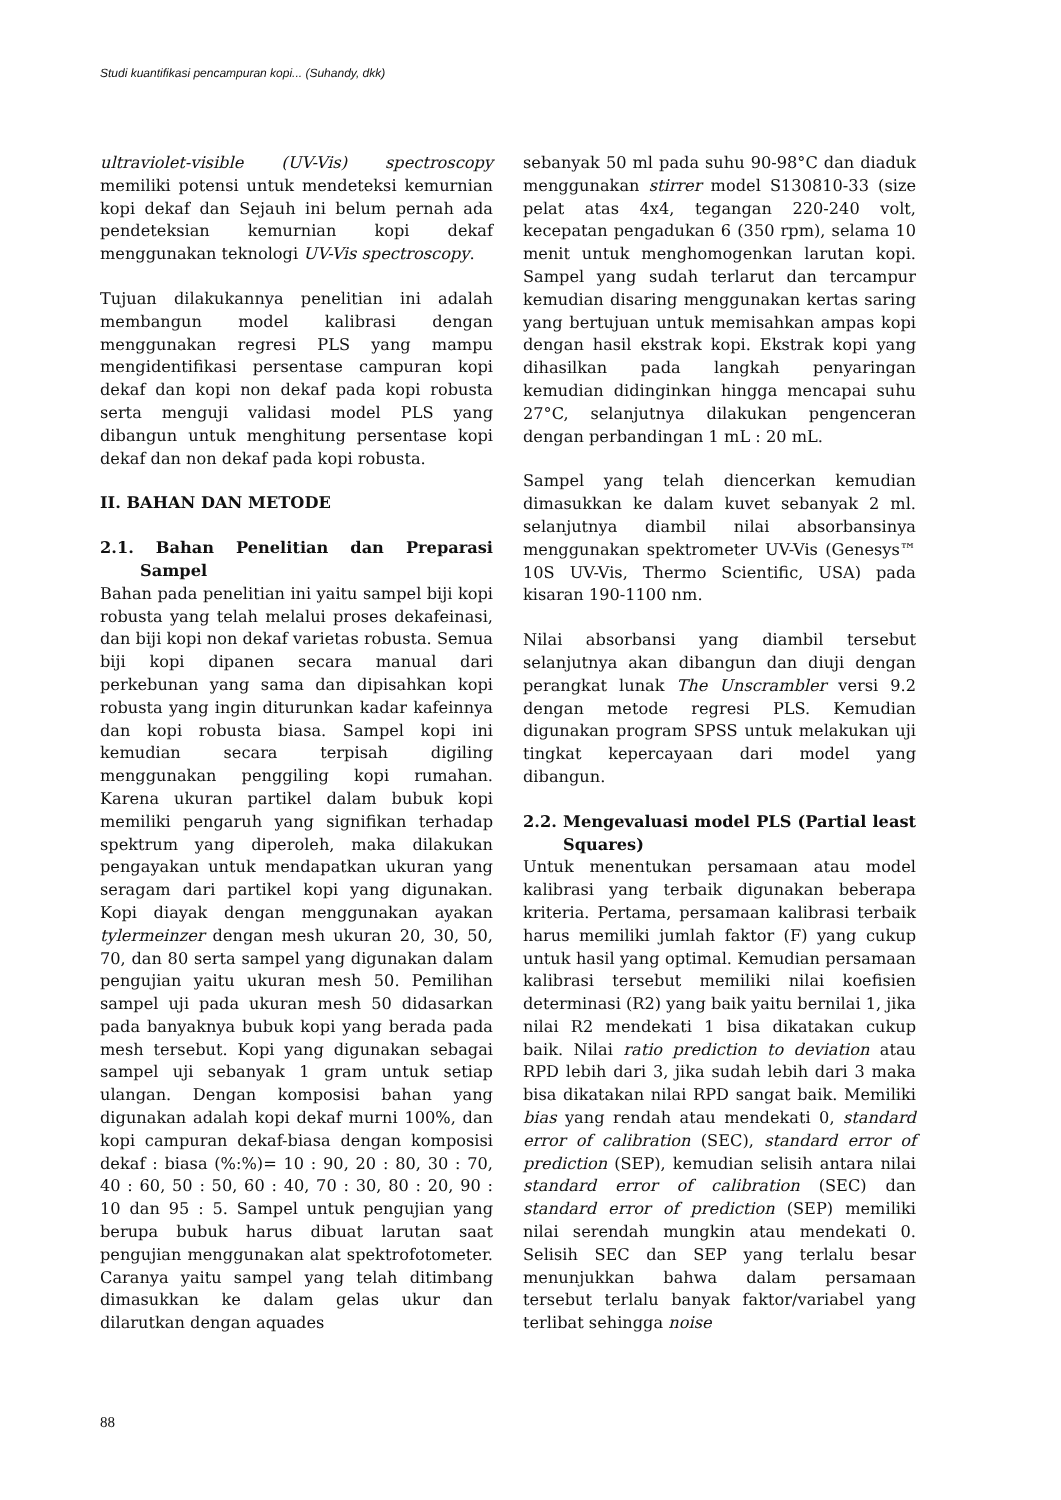Studi kuantifikasi pencampuran kopi... (Suhandy, dkk)
ultraviolet-visible (UV-Vis) spectroscopy memiliki potensi untuk mendeteksi kemurnian kopi dekaf dan Sejauh ini belum pernah ada pendeteksian kemurnian kopi dekaf menggunakan teknologi UV-Vis spectroscopy.
Tujuan dilakukannya penelitian ini adalah membangun model kalibrasi dengan menggunakan regresi PLS yang mampu mengidentifikasi persentase campuran kopi dekaf dan kopi non dekaf pada kopi robusta serta menguji validasi model PLS yang dibangun untuk menghitung persentase kopi dekaf dan non dekaf pada kopi robusta.
II. BAHAN DAN METODE
2.1. Bahan Penelitian dan Preparasi Sampel
Bahan pada penelitian ini yaitu sampel biji kopi robusta yang telah melalui proses dekafeinasi, dan biji kopi non dekaf varietas robusta. Semua biji kopi dipanen secara manual dari perkebunan yang sama dan dipisahkan kopi robusta yang ingin diturunkan kadar kafeinnya dan kopi robusta biasa. Sampel kopi ini kemudian secara terpisah digiling menggunakan penggiling kopi rumahan. Karena ukuran partikel dalam bubuk kopi memiliki pengaruh yang signifikan terhadap spektrum yang diperoleh, maka dilakukan pengayakan untuk mendapatkan ukuran yang seragam dari partikel kopi yang digunakan. Kopi diayak dengan menggunakan ayakan tylermeinzer dengan mesh ukuran 20, 30, 50, 70, dan 80 serta sampel yang digunakan dalam pengujian yaitu ukuran mesh 50. Pemilihan sampel uji pada ukuran mesh 50 didasarkan pada banyaknya bubuk kopi yang berada pada mesh tersebut. Kopi yang digunakan sebagai sampel uji sebanyak 1 gram untuk setiap ulangan. Dengan komposisi bahan yang digunakan adalah kopi dekaf murni 100%, dan kopi campuran dekaf-biasa dengan komposisi dekaf : biasa (%:%)= 10 : 90, 20 : 80, 30 : 70, 40 : 60, 50 : 50, 60 : 40, 70 : 30, 80 : 20, 90 : 10 dan 95 : 5. Sampel untuk pengujian yang berupa bubuk harus dibuat larutan saat pengujian menggunakan alat spektrofotometer. Caranya yaitu sampel yang telah ditimbang dimasukkan ke dalam gelas ukur dan dilarutkan dengan aquades
sebanyak 50 ml pada suhu 90-98°C dan diaduk menggunakan stirrer model S130810-33 (size pelat atas 4x4, tegangan 220-240 volt, kecepatan pengadukan 6 (350 rpm), selama 10 menit untuk menghomogenkan larutan kopi. Sampel yang sudah terlarut dan tercampur kemudian disaring menggunakan kertas saring yang bertujuan untuk memisahkan ampas kopi dengan hasil ekstrak kopi. Ekstrak kopi yang dihasilkan pada langkah penyaringan kemudian didinginkan hingga mencapai suhu 27°C, selanjutnya dilakukan pengenceran dengan perbandingan 1 mL : 20 mL.
Sampel yang telah diencerkan kemudian dimasukkan ke dalam kuvet sebanyak 2 ml. selanjutnya diambil nilai absorbansinya menggunakan spektrometer UV-Vis (Genesys™ 10S UV-Vis, Thermo Scientific, USA) pada kisaran 190-1100 nm.
Nilai absorbansi yang diambil tersebut selanjutnya akan dibangun dan diuji dengan perangkat lunak The Unscrambler versi 9.2 dengan metode regresi PLS. Kemudian digunakan program SPSS untuk melakukan uji tingkat kepercayaan dari model yang dibangun.
2.2. Mengevaluasi model PLS (Partial least Squares)
Untuk menentukan persamaan atau model kalibrasi yang terbaik digunakan beberapa kriteria. Pertama, persamaan kalibrasi terbaik harus memiliki jumlah faktor (F) yang cukup untuk hasil yang optimal. Kemudian persamaan kalibrasi tersebut memiliki nilai koefisien determinasi (R2) yang baik yaitu bernilai 1, jika nilai R2 mendekati 1 bisa dikatakan cukup baik. Nilai ratio prediction to deviation atau RPD lebih dari 3, jika sudah lebih dari 3 maka bisa dikatakan nilai RPD sangat baik. Memiliki bias yang rendah atau mendekati 0, standard error of calibration (SEC), standard error of prediction (SEP), kemudian selisih antara nilai standard error of calibration (SEC) dan standard error of prediction (SEP) memiliki nilai serendah mungkin atau mendekati 0. Selisih SEC dan SEP yang terlalu besar menunjukkan bahwa dalam persamaan tersebut terlalu banyak faktor/variabel yang terlibat sehingga noise
88